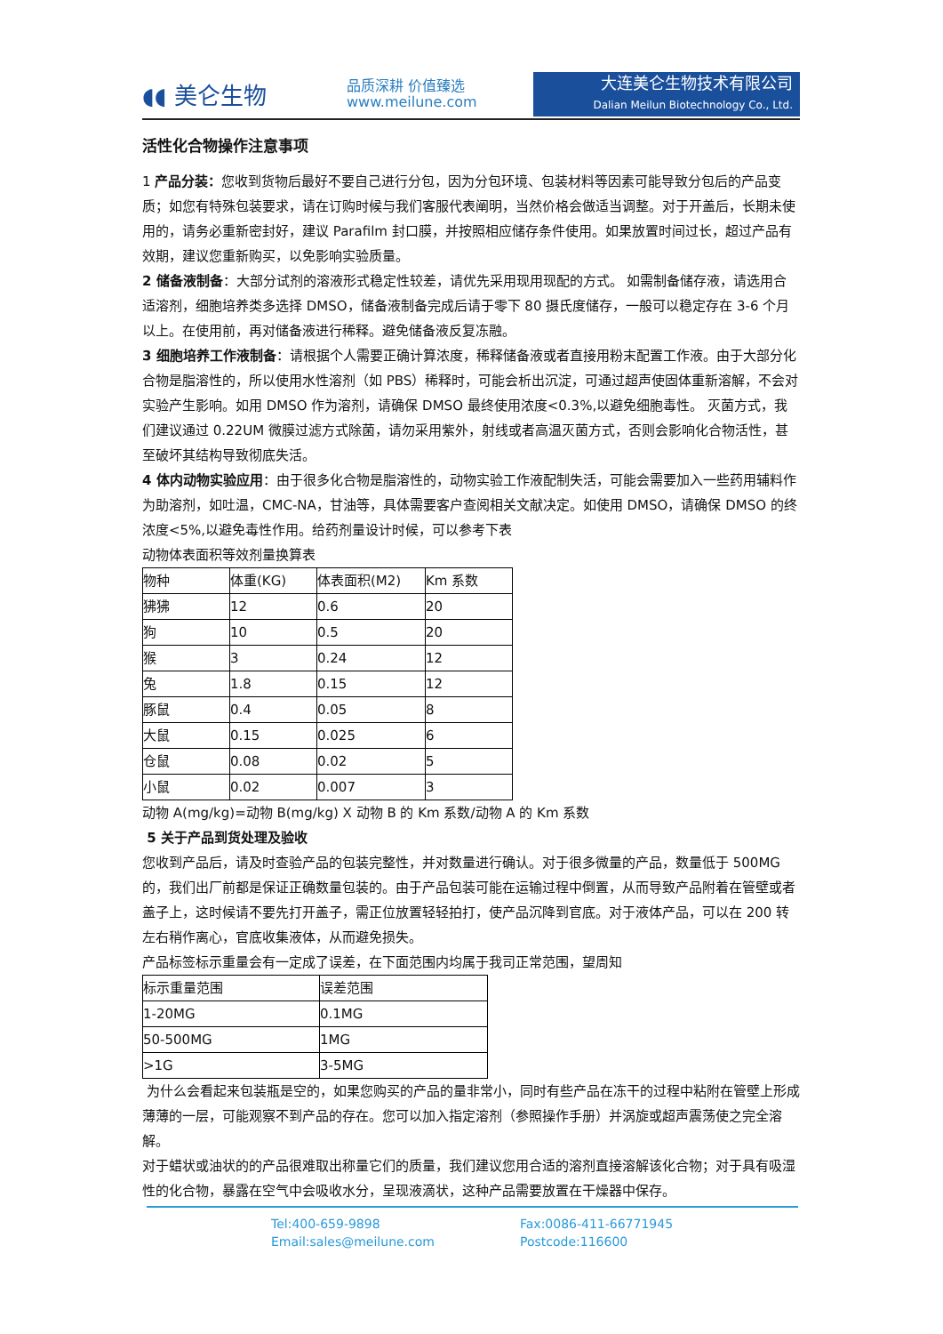◖◖ 美仑生物
品质深耕 价值臻选
www.meilune.com
大连美仑生物技术有限公司
Dalian Meilun Biotechnology Co., Ltd.
活性化合物操作注意事项
1 产品分装：您收到货物后最好不要自己进行分包，因为分包环境、包装材料等因素可能导致分包后的产品变质；如您有特殊包装要求，请在订购时候与我们客服代表阐明，当然价格会做适当调整。对于开盖后，长期未使用的，请务必重新密封好，建议 Parafilm 封口膜，并按照相应储存条件使用。如果放置时间过长，超过产品有效期，建议您重新购买，以免影响实验质量。
2 储备液制备：大部分试剂的溶液形式稳定性较差，请优先采用现用现配的方式。 如需制备储存液，请选用合适溶剂，细胞培养类多选择 DMSO，储备液制备完成后请于零下 80 摄氏度储存，一般可以稳定存在 3-6 个月以上。在使用前，再对储备液进行稀释。避免储备液反复冻融。
3 细胞培养工作液制备：请根据个人需要正确计算浓度，稀释储备液或者直接用粉末配置工作液。由于大部分化合物是脂溶性的，所以使用水性溶剂（如 PBS）稀释时，可能会析出沉淀，可通过超声使固体重新溶解，不会对实验产生影响。如用 DMSO 作为溶剂，请确保 DMSO 最终使用浓度<0.3%,以避免细胞毒性。 灭菌方式，我们建议通过 0.22UM 微膜过滤方式除菌，请勿采用紫外，射线或者高温灭菌方式，否则会影响化合物活性，甚至破坏其结构导致彻底失活。
4 体内动物实验应用：由于很多化合物是脂溶性的，动物实验工作液配制失活，可能会需要加入一些药用辅料作为助溶剂，如吐温，CMC-NA，甘油等，具体需要客户查阅相关文献决定。如使用 DMSO，请确保 DMSO 的终浓度<5%,以避免毒性作用。给药剂量设计时候，可以参考下表
动物体表面积等效剂量换算表
| 物种 | 体重(KG) | 体表面积(M2) | Km 系数 |
| 狒狒 | 12 | 0.6 | 20 |
| 狗 | 10 | 0.5 | 20 |
| 猴 | 3 | 0.24 | 12 |
| 兔 | 1.8 | 0.15 | 12 |
| 豚鼠 | 0.4 | 0.05 | 8 |
| 大鼠 | 0.15 | 0.025 | 6 |
| 仓鼠 | 0.08 | 0.02 | 5 |
| 小鼠 | 0.02 | 0.007 | 3 |
动物 A(mg/kg)=动物 B(mg/kg) X 动物 B 的 Km 系数/动物 A 的 Km 系数
5 关于产品到货处理及验收
您收到产品后，请及时查验产品的包装完整性，并对数量进行确认。对于很多微量的产品，数量低于 500MG 的，我们出厂前都是保证正确数量包装的。由于产品包装可能在运输过程中倒置，从而导致产品附着在管壁或者盖子上，这时候请不要先打开盖子，需正位放置轻轻拍打，使产品沉降到官底。对于液体产品，可以在 200 转左右稍作离心，官底收集液体，从而避免损失。
产品标签标示重量会有一定成了误差，在下面范围内均属于我司正常范围，望周知
| 标示重量范围 | 误差范围 |
| 1-20MG | 0.1MG |
| 50-500MG | 1MG |
| >1G | 3-5MG |
为什么会看起来包装瓶是空的，如果您购买的产品的量非常小，同时有些产品在冻干的过程中粘附在管壁上形成薄薄的一层，可能观察不到产品的存在。您可以加入指定溶剂（参照操作手册）并涡旋或超声震荡使之完全溶解。
对于蜡状或油状的的产品很难取出称量它们的质量，我们建议您用合适的溶剂直接溶解该化合物；对于具有吸湿性的化合物，暴露在空气中会吸收水分，呈现液滴状，这种产品需要放置在干燥器中保存。
Tel:400-659-9898 Fax:0086-411-66771945 Email:sales@meilune.com Postcode:116600